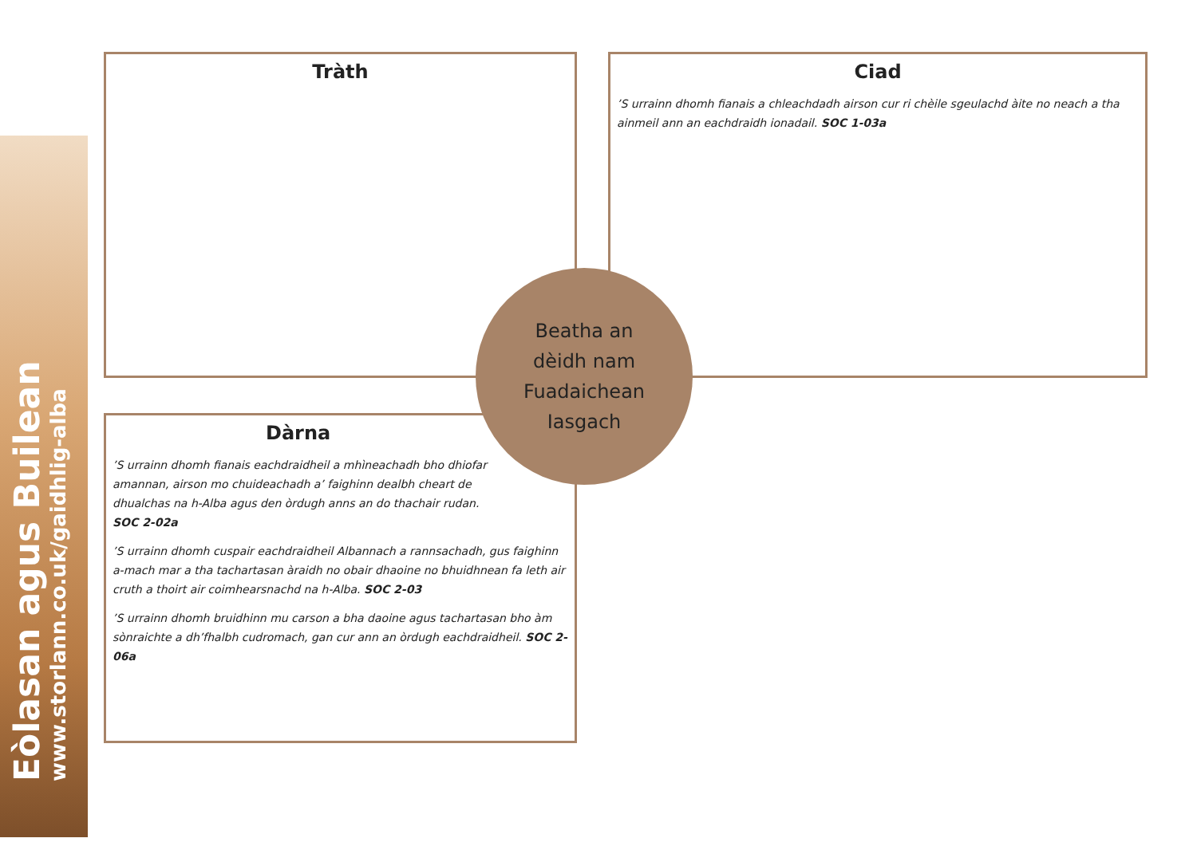Eòlasan agus Builean
www.storlann.co.uk/gaidhlig-alba
Tràth
Ciad
’S urrainn dhomh fianais a chleachdadh airson cur ri chèile sgeulachd àite no neach a tha ainmeil ann an eachdraidh ionadail. SOC 1-03a
Dàrna
’S urrainn dhomh fianais eachdraidheil a mhìneachadh bho dhiofar amannan, airson mo chuideachadh a’ faighinn dealbh cheart de dhualchas na h-Alba agus den òrdugh anns an do thachair rudan. SOC 2-02a
’S urrainn dhomh cuspair eachdraidheil Albannach a rannsachadh, gus faighinn a-mach mar a tha tachartasan àraidh no obair dhaoine no bhuidhnean fa leth air cruth a thoirt air coimhearsnachd na h-Alba. SOC 2-03
’S urrainn dhomh bruidhinn mu carson a bha daoine agus tachartasan bho àm sònraichte a dh’fhalbh cudromach, gan cur ann an òrdugh eachdraidheil. SOC 2-06a
Beatha an
dèidh nam
Fuadaichean
Iasgach